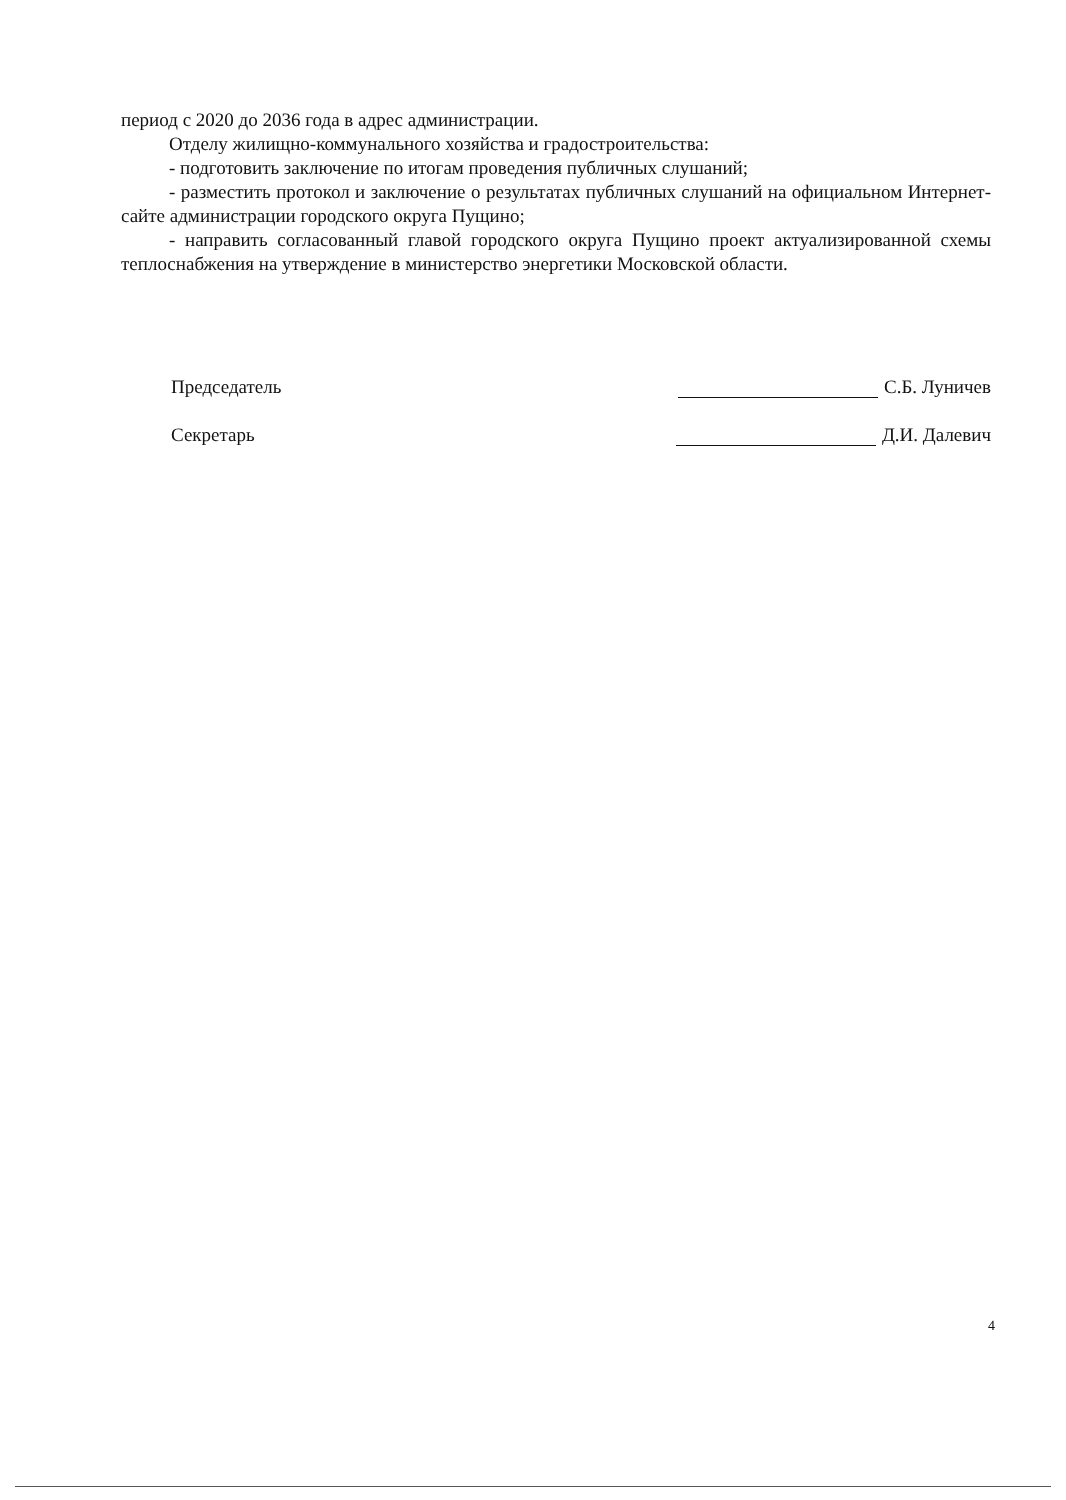период с 2020 до 2036 года в адрес администрации.
Отделу жилищно-коммунального хозяйства и градостроительства:
- подготовить заключение по итогам проведения публичных слушаний;
- разместить протокол и заключение о результатах публичных слушаний на официальном Интернет-сайте администрации городского округа Пущино;
- направить согласованный главой городского округа Пущино проект актуализированной схемы теплоснабжения на утверждение в министерство энергетики Московской области.
Председатель С.Б. Луничев
Секретарь Д.И. Далевич
4